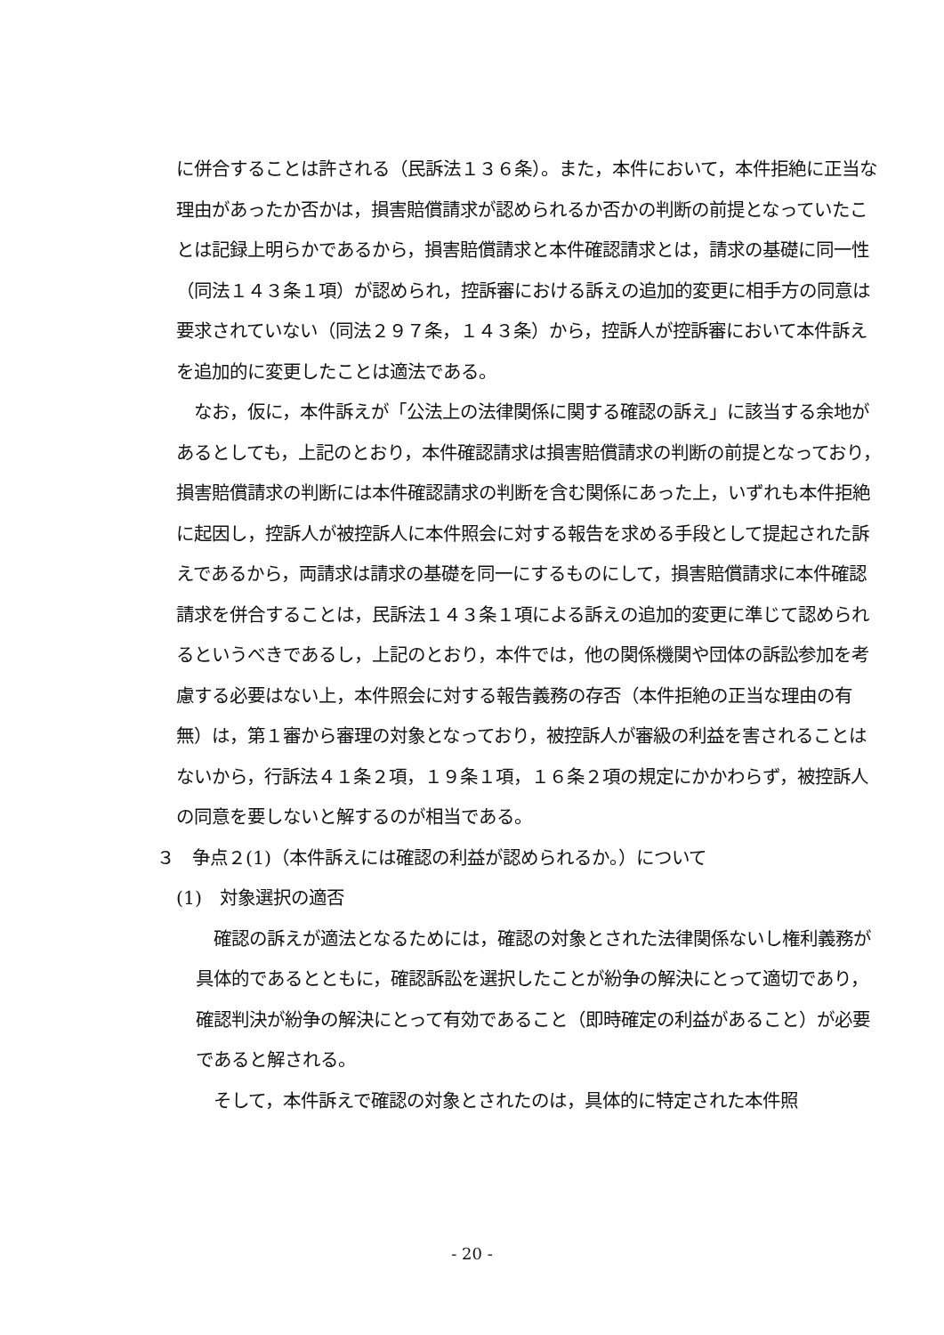に併合することは許される（民訴法１３６条）。また，本件において，本件拒絶に正当な理由があったか否かは，損害賠償請求が認められるか否かの判断の前提となっていたことは記録上明らかであるから，損害賠償請求と本件確認請求とは，請求の基礎に同一性（同法１４３条１項）が認められ，控訴審における訴えの追加的変更に相手方の同意は要求されていない（同法２９７条，１４３条）から，控訴人が控訴審において本件訴えを追加的に変更したことは適法である。
　なお，仮に，本件訴えが「公法上の法律関係に関する確認の訴え」に該当する余地があるとしても，上記のとおり，本件確認請求は損害賠償請求の判断の前提となっており，損害賠償請求の判断には本件確認請求の判断を含む関係にあった上，いずれも本件拒絶に起因し，控訴人が被控訴人に本件照会に対する報告を求める手段として提起された訴えであるから，両請求は請求の基礎を同一にするものにして，損害賠償請求に本件確認請求を併合することは，民訴法１４３条１項による訴えの追加的変更に準じて認められるというべきであるし，上記のとおり，本件では，他の関係機関や団体の訴訟参加を考慮する必要はない上，本件照会に対する報告義務の存否（本件拒絶の正当な理由の有無）は，第１審から審理の対象となっており，被控訴人が審級の利益を害されることはないから，行訴法４１条２項，１９条１項，１６条２項の規定にかかわらず，被控訴人の同意を要しないと解するのが相当である。
３　争点２(1)（本件訴えには確認の利益が認められるか。）について
(1)　対象選択の適否
　確認の訴えが適法となるためには，確認の対象とされた法律関係ないし権利義務が具体的であるとともに，確認訴訟を選択したことが紛争の解決にとって適切であり，確認判決が紛争の解決にとって有効であること（即時確定の利益があること）が必要であると解される。
　そして，本件訴えで確認の対象とされたのは，具体的に特定された本件照
- 20 -